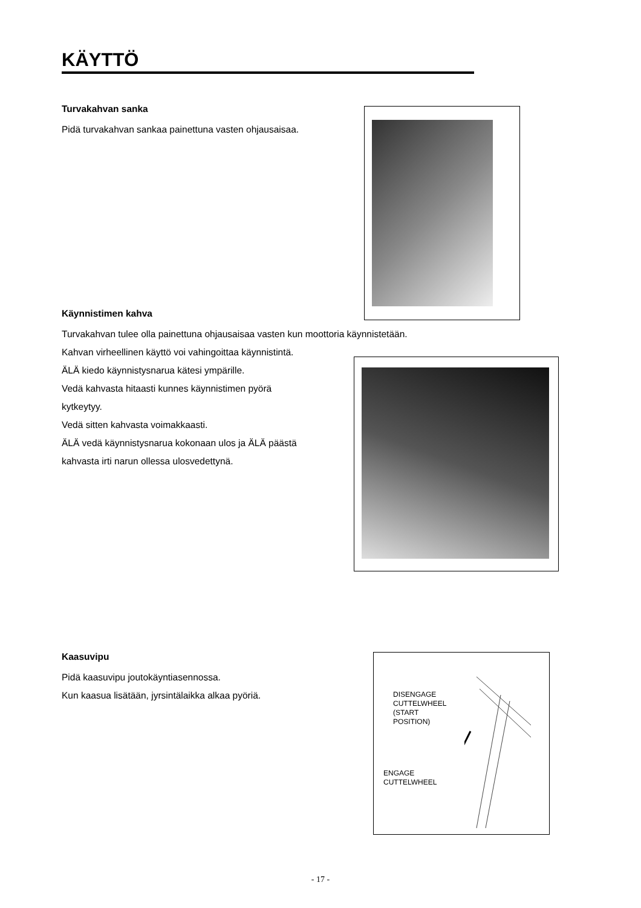KÄYTTÖ
Turvakahvan sanka
Pidä turvakahvan sankaa painettuna vasten ohjausaisaa.
Käynnistimen kahva
Turvakahvan tulee olla painettuna ohjausaisaa vasten kun moottoria käynnistetään.
Kahvan virheellinen käyttö voi vahingoittaa käynnistintä.
ÄLÄ kiedo käynnistysnarua kätesi ympärille.
Vedä kahvasta hitaasti kunnes käynnistimen pyörä
kytkeytyy.
Vedä sitten kahvasta voimakkaasti.
ÄLÄ vedä käynnistysnarua kokonaan ulos ja ÄLÄ päästä
kahvasta irti narun ollessa ulosvedettynä.
Kaasuvipu
Pidä kaasuvipu joutokäyntiasennossa.
Kun kaasua lisätään, jyrsintälaikka alkaa pyöriä.
DISENGAGE
CUTTELWHEEL
(START
POSITION)
ENGAGE
CUTTELWHEEL
- 17 -